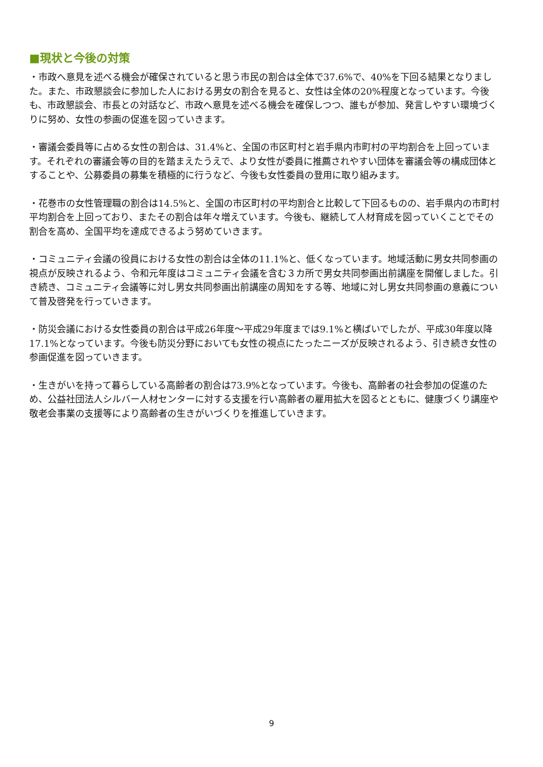■現状と今後の対策
・市政へ意見を述べる機会が確保されていると思う市民の割合は全体で37.6%で、40%を下回る結果となりました。また、市政懇談会に参加した人における男女の割合を見ると、女性は全体の20%程度となっています。今後も、市政懇談会、市長との対話など、市政へ意見を述べる機会を確保しつつ、誰もが参加、発言しやすい環境づくりに努め、女性の参画の促進を図っていきます。
・審議会委員等に占める女性の割合は、31.4%と、全国の市区町村と岩手県内市町村の平均割合を上回っています。それぞれの審議会等の目的を踏まえたうえで、より女性が委員に推薦されやすい団体を審議会等の構成団体とすることや、公募委員の募集を積極的に行うなど、今後も女性委員の登用に取り組みます。
・花巻市の女性管理職の割合は14.5%と、全国の市区町村の平均割合と比較して下回るものの、岩手県内の市町村平均割合を上回っており、またその割合は年々増えています。今後も、継続して人材育成を図っていくことでその割合を高め、全国平均を達成できるよう努めていきます。
・コミュニティ会議の役員における女性の割合は全体の11.1%と、低くなっています。地域活動に男女共同参画の視点が反映されるよう、令和元年度はコミュニティ会議を含む３カ所で男女共同参画出前講座を開催しました。引き続き、コミュニティ会議等に対し男女共同参画出前講座の周知をする等、地域に対し男女共同参画の意義について普及啓発を行っていきます。
・防災会議における女性委員の割合は平成26年度～平成29年度までは9.1%と横ばいでしたが、平成30年度以降17.1%となっています。今後も防災分野においても女性の視点にたったニーズが反映されるよう、引き続き女性の参画促進を図っていきます。
・生きがいを持って暮らしている高齢者の割合は73.9%となっています。今後も、高齢者の社会参加の促進のため、公益社団法人シルバー人材センターに対する支援を行い高齢者の雇用拡大を図るとともに、健康づくり講座や敬老会事業の支援等により高齢者の生きがいづくりを推進していきます。
9